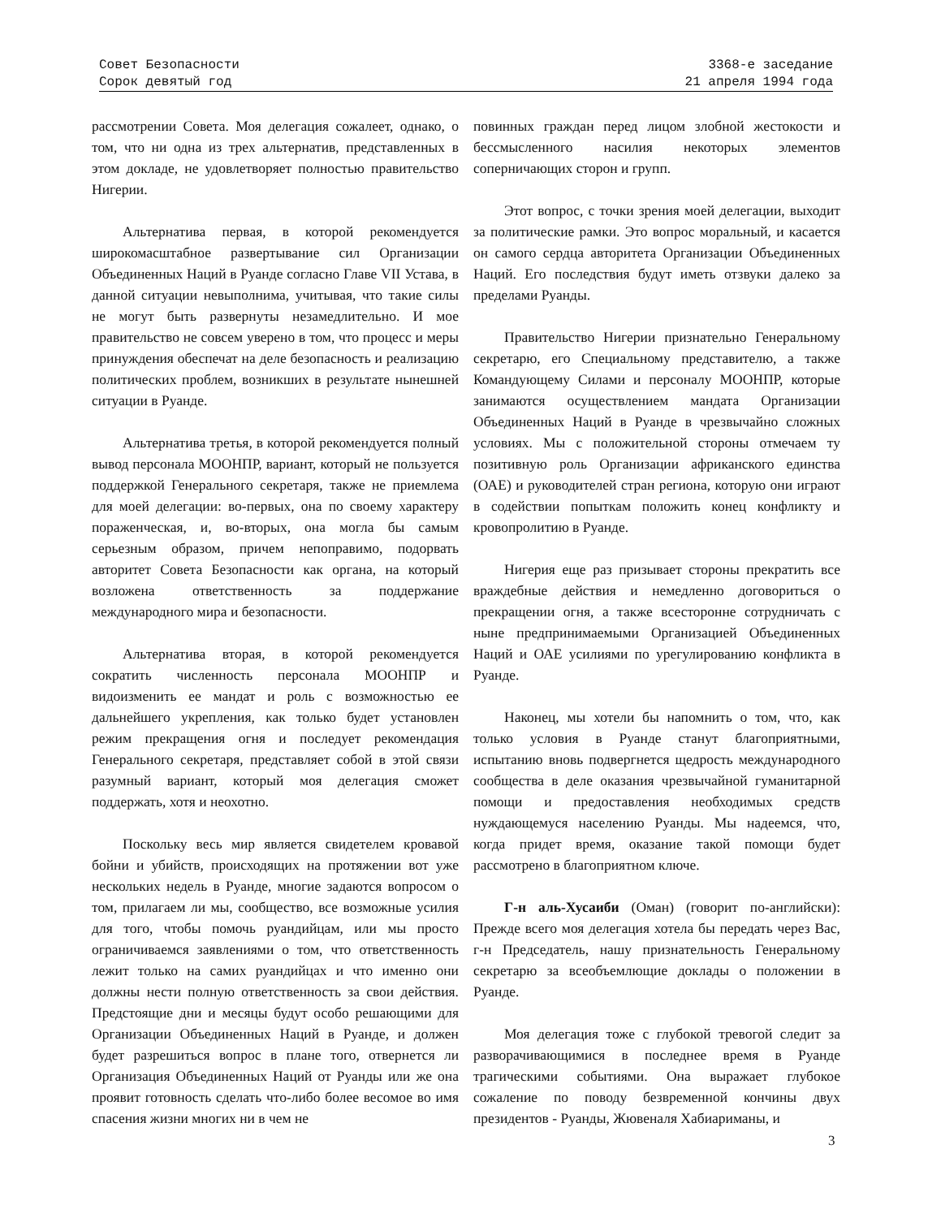Совет Безопасности
Сорок девятый год
3368-е заседание
21 апреля 1994 года
рассмотрении Совета. Моя делегация сожалеет, однако, о том, что ни одна из трех альтернатив, представленных в этом докладе, не удовлетворяет полностью правительство Нигерии.
Альтернатива первая, в которой рекомендуется широкомасштабное развертывание сил Организации Объединенных Наций в Руанде согласно Главе VII Устава, в данной ситуации невыполнима, учитывая, что такие силы не могут быть развернуты незамедлительно. И мое правительство не совсем уверено в том, что процесс и меры принуждения обеспечат на деле безопасность и реализацию политических проблем, возникших в результате нынешней ситуации в Руанде.
Альтернатива третья, в которой рекомендуется полный вывод персонала МООНПР, вариант, который не пользуется поддержкой Генерального секретаря, также не приемлема для моей делегации: во-первых, она по своему характеру пораженческая, и, во-вторых, она могла бы самым серьезным образом, причем непоправимо, подорвать авторитет Совета Безопасности как органа, на который возложена ответственность за поддержание международного мира и безопасности.
Альтернатива вторая, в которой рекомендуется сократить численность персонала МООНПР и видоизменить ее мандат и роль с возможностью ее дальнейшего укрепления, как только будет установлен режим прекращения огня и последует рекомендация Генерального секретаря, представляет собой в этой связи разумный вариант, который моя делегация сможет поддержать, хотя и неохотно.
Поскольку весь мир является свидетелем кровавой бойни и убийств, происходящих на протяжении вот уже нескольких недель в Руанде, многие задаются вопросом о том, прилагаем ли мы, сообщество, все возможные усилия для того, чтобы помочь руандийцам, или мы просто ограничиваемся заявлениями о том, что ответственность лежит только на самих руандийцах и что именно они должны нести полную ответственность за свои действия. Предстоящие дни и месяцы будут особо решающими для Организации Объединенных Наций в Руанде, и должен будет разрешиться вопрос в плане того, отвернется ли Организация Объединенных Наций от Руанды или же она проявит готовность сделать что-либо более весомое во имя спасения жизни многих ни в чем не
повинных граждан перед лицом злобной жестокости и бессмысленного насилия некоторых элементов соперничающих сторон и групп.
Этот вопрос, с точки зрения моей делегации, выходит за политические рамки. Это вопрос моральный, и касается он самого сердца авторитета Организации Объединенных Наций. Его последствия будут иметь отзвуки далеко за пределами Руанды.
Правительство Нигерии признательно Генеральному секретарю, его Специальному представителю, а также Командующему Силами и персоналу МООНПР, которые занимаются осуществлением мандата Организации Объединенных Наций в Руанде в чрезвычайно сложных условиях. Мы с положительной стороны отмечаем ту позитивную роль Организации африканского единства (ОАЕ) и руководителей стран региона, которую они играют в содействии попыткам положить конец конфликту и кровопролитию в Руанде.
Нигерия еще раз призывает стороны прекратить все враждебные действия и немедленно договориться о прекращении огня, а также всесторонне сотрудничать с ныне предпринимаемыми Организацией Объединенных Наций и ОАЕ усилиями по урегулированию конфликта в Руанде.
Наконец, мы хотели бы напомнить о том, что, как только условия в Руанде станут благоприятными, испытанию вновь подвергнется щедрость международного сообщества в деле оказания чрезвычайной гуманитарной помощи и предоставления необходимых средств нуждающемуся населению Руанды. Мы надеемся, что, когда придет время, оказание такой помощи будет рассмотрено в благоприятном ключе.
Г-н аль-Хусаиби (Оман) (говорит по-английски): Прежде всего моя делегация хотела бы передать через Вас, г-н Председатель, нашу признательность Генеральному секретарю за всеобъемлющие доклады о положении в Руанде.
Моя делегация тоже с глубокой тревогой следит за разворачивающимися в последнее время в Руанде трагическими событиями. Она выражает глубокое сожаление по поводу безвременной кончины двух президентов - Руанды, Жювеналя Хабиариманы, и
3